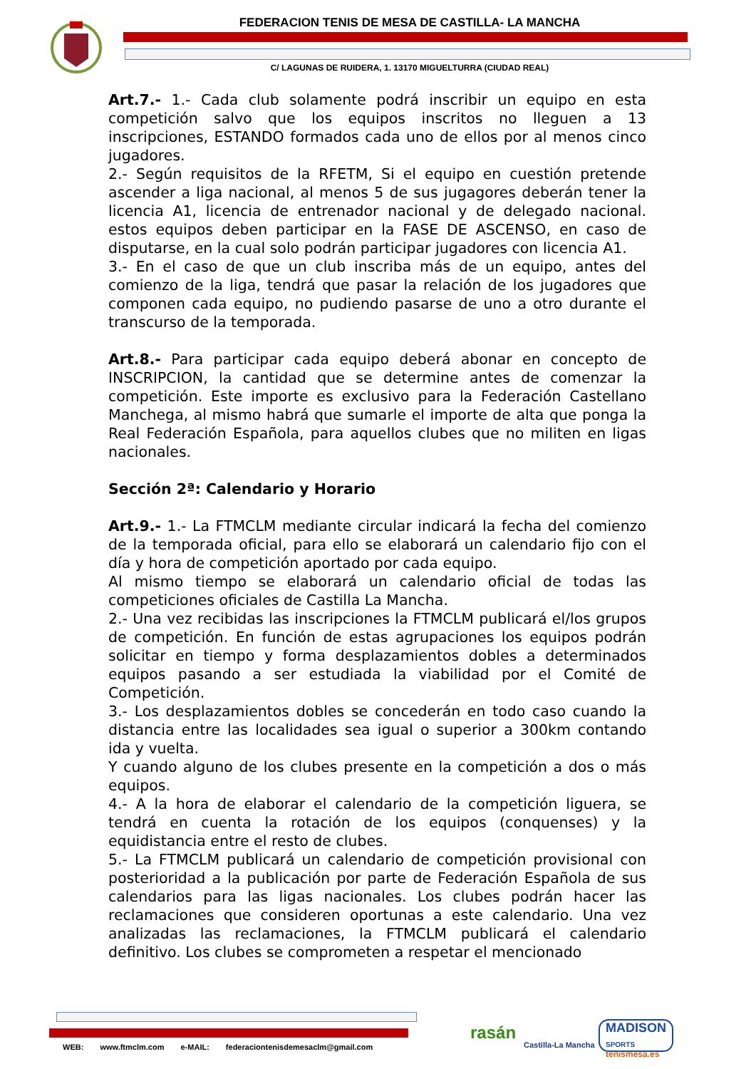FEDERACION TENIS DE MESA DE CASTILLA- LA MANCHA
C/ LAGUNAS DE RUIDERA, 1. 13170 MIGUELTURRA (CIUDAD REAL)
Art.7.- 1.- Cada club solamente podrá inscribir un equipo en esta competición salvo que los equipos inscritos no lleguen a 13 inscripciones, ESTANDO formados cada uno de ellos por al menos cinco jugadores.
2.- Según requisitos de la RFETM, Si el equipo en cuestión pretende ascender a liga nacional, al menos 5 de sus jugagores deberán tener la licencia A1, licencia de entrenador nacional y de delegado nacional. estos equipos deben participar en la FASE DE ASCENSO, en caso de disputarse, en la cual solo podrán participar jugadores con licencia A1.
3.- En el caso de que un club inscriba más de un equipo, antes del comienzo de la liga, tendrá que pasar la relación de los jugadores que componen cada equipo, no pudiendo pasarse de uno a otro durante el transcurso de la temporada.
Art.8.- Para participar cada equipo deberá abonar en concepto de INSCRIPCION, la cantidad que se determine antes de comenzar la competición. Este importe es exclusivo para la Federación Castellano Manchega, al mismo habrá que sumarle el importe de alta que ponga la Real Federación Española, para aquellos clubes que no militen en ligas nacionales.
Sección 2ª: Calendario y Horario
Art.9.- 1.- La FTMCLM mediante circular indicará la fecha del comienzo de la temporada oficial, para ello se elaborará un calendario fijo con el día y hora de competición aportado por cada equipo.
Al mismo tiempo se elaborará un calendario oficial de todas las competiciones oficiales de Castilla La Mancha.
2.- Una vez recibidas las inscripciones la FTMCLM publicará el/los grupos de competición. En función de estas agrupaciones los equipos podrán solicitar en tiempo y forma desplazamientos dobles a determinados equipos pasando a ser estudiada la viabilidad por el Comité de Competición.
3.- Los desplazamientos dobles se concederán en todo caso cuando la distancia entre las localidades sea igual o superior a 300km contando ida y vuelta.
Y cuando alguno de los clubes presente en la competición a dos o más equipos.
4.- A la hora de elaborar el calendario de la competición liguera, se tendrá en cuenta la rotación de los equipos (conquenses) y la equidistancia entre el resto de clubes.
5.- La FTMCLM publicará un calendario de competición provisional con posterioridad a la publicación por parte de Federación Española de sus calendarios para las ligas nacionales. Los clubes podrán hacer las reclamaciones que consideren oportunas a este calendario. Una vez analizadas las reclamaciones, la FTMCLM publicará el calendario definitivo. Los clubes se comprometen a respetar el mencionado
WEB: www.ftmclm.com e-MAIL: federaciontenisdemesaclm@gmail.com
rasán
Castilla-La Mancha
MADISON
SPORTS
tenismesa.es